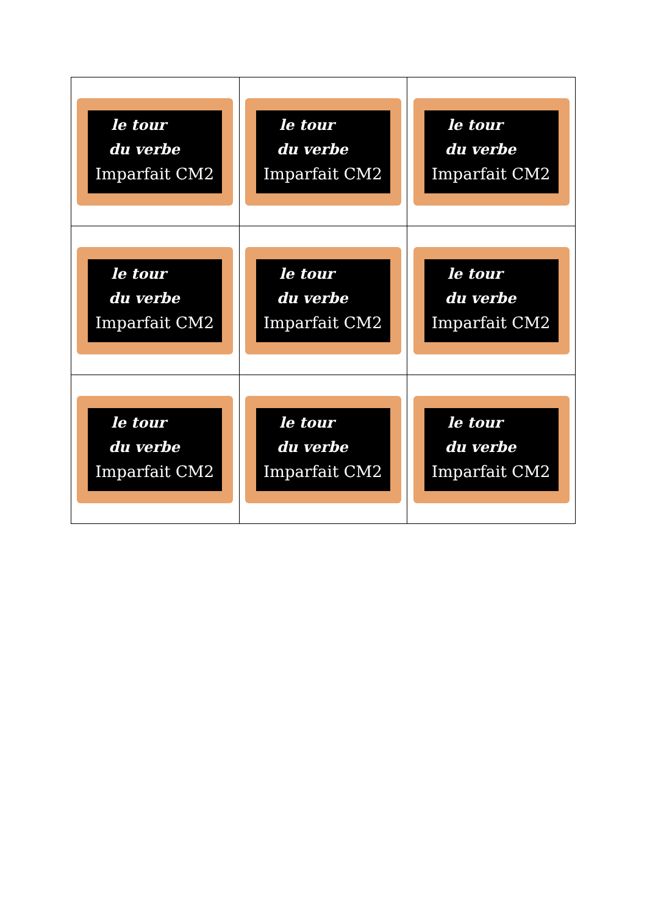| le tour du verbe Imparfait CM2 | le tour du verbe Imparfait CM2 | le tour du verbe Imparfait CM2 |
| le tour du verbe Imparfait CM2 | le tour du verbe Imparfait CM2 | le tour du verbe Imparfait CM2 |
| le tour du verbe Imparfait CM2 | le tour du verbe Imparfait CM2 | le tour du verbe Imparfait CM2 |